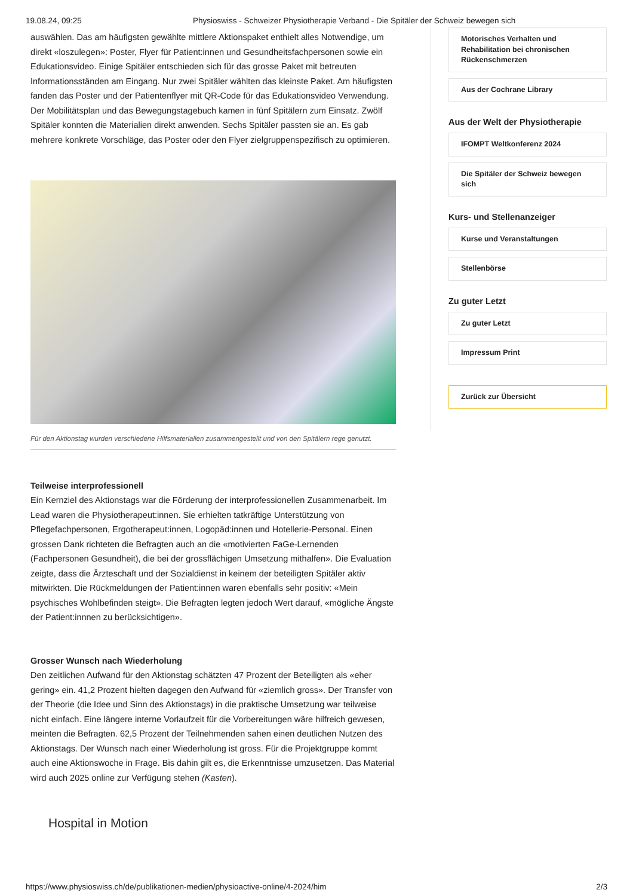19.08.24, 09:25 Physioswiss - Schweizer Physiotherapie Verband - Die Spitäler der Schweiz bewegen sich
auswählen. Das am häufigsten gewählte mittlere Aktionspaket enthielt alles Notwendige, um direkt «loszulegen»: Poster, Flyer für Patient:innen und Gesundheitsfachpersonen sowie ein Edukationsvideo. Einige Spitäler entschieden sich für das grosse Paket mit betreuten Informationsständen am Eingang. Nur zwei Spitäler wählten das kleinste Paket. Am häufigsten fanden das Poster und der Patientenflyer mit QR-Code für das Edukationsvideo Verwendung. Der Mobilitätsplan und das Bewegungstagebuch kamen in fünf Spitälern zum Einsatz. Zwölf Spitäler konnten die Materialien direkt anwenden. Sechs Spitäler passten sie an. Es gab mehrere konkrete Vorschläge, das Poster oder den Flyer zielgruppenspezifisch zu optimieren.
Für den Aktionstag wurden verschiedene Hilfsmaterialien zusammengestellt und von den Spitälern rege genutzt.
Teilweise interprofessionell
Ein Kernziel des Aktionstags war die Förderung der interprofessionellen Zusammenarbeit. Im Lead waren die Physiotherapeut:innen. Sie erhielten tatkräftige Unterstützung von Pflegefachpersonen, Ergotherapeut:innen, Logopäd:innen und Hotellerie-Personal. Einen grossen Dank richteten die Befragten auch an die «motivierten FaGe-Lernenden (Fachpersonen Gesundheit), die bei der grossflächigen Umsetzung mithalfen». Die Evaluation zeigte, dass die Ärzteschaft und der Sozialdienst in keinem der beteiligten Spitäler aktiv mitwirkten. Die Rückmeldungen der Patient:innen waren ebenfalls sehr positiv: «Mein psychisches Wohlbefinden steigt». Die Befragten legten jedoch Wert darauf, «mögliche Ängste der Patient:innnen zu berücksichtigen».
Grosser Wunsch nach Wiederholung
Den zeitlichen Aufwand für den Aktionstag schätzten 47 Prozent der Beteiligten als «eher gering» ein. 41,2 Prozent hielten dagegen den Aufwand für «ziemlich gross». Der Transfer von der Theorie (die Idee und Sinn des Aktionstags) in die praktische Umsetzung war teilweise nicht einfach. Eine längere interne Vorlaufzeit für die Vorbereitungen wäre hilfreich gewesen, meinten die Befragten. 62,5 Prozent der Teilnehmenden sahen einen deutlichen Nutzen des Aktionstags. Der Wunsch nach einer Wiederholung ist gross. Für die Projektgruppe kommt auch eine Aktionswoche in Frage. Bis dahin gilt es, die Erkenntnisse umzusetzen. Das Material wird auch 2025 online zur Verfügung stehen (Kasten).
Hospital in Motion
Motorisches Verhalten und Rehabilitation bei chronischen Rückenschmerzen
Aus der Cochrane Library
Aus der Welt der Physiotherapie
IFOMPT Weltkonferenz 2024
Die Spitäler der Schweiz bewegen sich
Kurs- und Stellenanzeiger
Kurse und Veranstaltungen
Stellenbörse
Zu guter Letzt
Zu guter Letzt
Impressum Print
Zurück zur Übersicht
https://www.physioswiss.ch/de/publikationen-medien/physioactive-online/4-2024/him 2/3